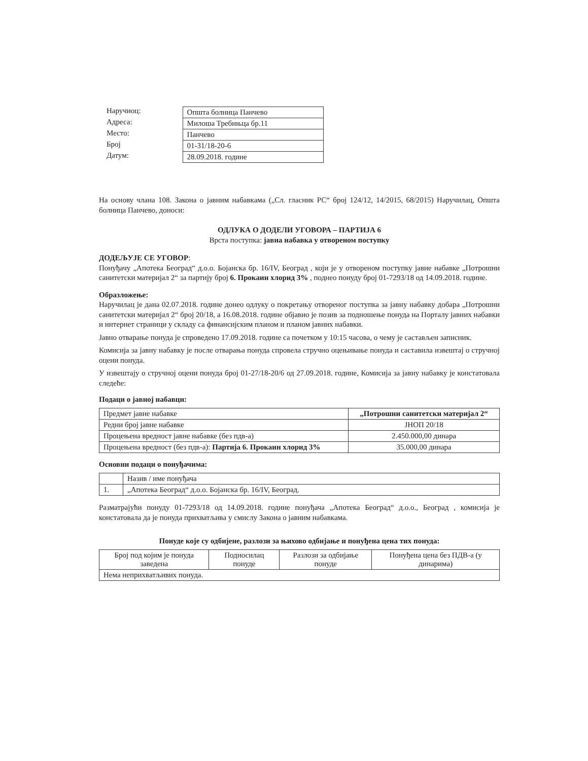Наручиоц:
Адреса:
Место:
Број
Датум:
| Општа болница Панчево |
| Милоша Требињца бр.11 |
| Панчево |
| 01-31/18-20-6 |
| 28.09.2018. године |
На основу члана 108. Закона о јавним набавкама („Сл. гласник РС“ број 124/12, 14/2015, 68/2015) Наручилац, Општа болница Панчево, доноси:
ОДЛУКА О ДОДЕЛИ УГОВОРА – ПАРТИЈА 6
Врста поступка: јавна набавка у отвореном поступку
ДОДЕЉУЈЕ СЕ УГОВОР:
Понуђачу „Апотека Београд“ д.о.о. Бојанска бр. 16/IV, Београд , који је у отвореном поступку јавне набавке „Потрошни санитетски материјал 2“ за партију број 6. Прокаин хлорид 3% , поднео понуду број 01-7293/18 од 14.09.2018. године.
Образложење:
Наручилац је дана 02.07.2018. године донео одлуку о покретању отвореног поступка за јавну набавку добара „Потрошни санитетски материјал 2“ број 20/18, а 16.08.2018. године објавио је позив за подношење понуда на Порталу јавних набавки и интернет страници у складу са финансијским планом и планом јавних набавки.
Јавно отварање понуда је спроведено 17.09.2018. године са почетком у 10:15 часова, о чему је састављен записник.
Комисија за јавну набавку је после отварања понуда спровела стручно оцењивање понуда и саставила извештај о стручној оцени понуда.
У извештају о стручној оцени понуда број 01-27/18-20/6 од 27.09.2018. године, Комисија за јавну набавку је констатовала следеће:
Подаци о јавној набавци:
| Предмет јавне набавке | „Потрошни санитетски материјал 2“ |
| Редни број јавне набавке | ЈНОП 20/18 |
| Процењена вредност јавне набавке (без пдв-а) | 2.450.000,00 динара |
| Процењена вредност (без пдв-а): Партија 6. Прокаин хлорид 3% | 35.000,00 динара |
Основни подаци о понуђачима:
| | Назив / име понуђача |
| 1. | „Апотека Београд“ д.о.о. Бојанска бр. 16/IV, Београд. |
Разматрајући понуду 01-7293/18 од 14.09.2018. године понуђача „Апотека Београд“ д.о.о., Београд , комисија је констатовала да је понуда прихватљива у смислу Закона о јавним набавкама.
Понуде које су одбијене, разлози за њихово одбијање и понуђена цена тих понуда:
| Број под којим је понуда заведена | Подносилац понуде | Разлози за одбијање понуде | Понуђена цена без ПДВ-а (у динарима) |
| --- | --- | --- | --- |
| Нема неприхватљивих понуда. | | | |